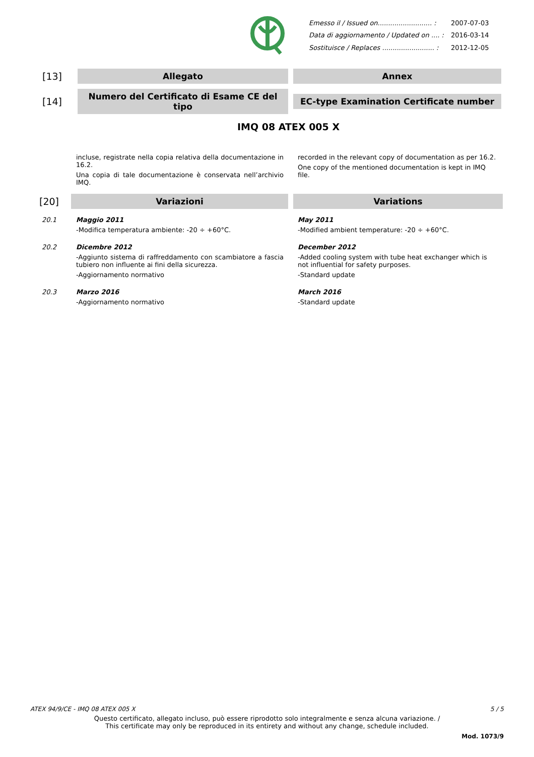| Emesso il / Issued on.......................... : | 2007-07-03 |
| Data di aggiornamento / Updated on .... : | 2016-03-14 |
| Sostituisce / Replaces ......................... : | 2012-12-05 |
[13]
Allegato Annex
[14]
Numero del Certificato di Esame CE del tipo
EC-type Examination Certificate number
IMQ 08 ATEX 005 X
incluse, registrate nella copia relativa della documentazione in 16.2.
Una copia di tale documentazione è conservata nell’archivio IMQ.
recorded in the relevant copy of documentation as per 16.2.
One copy of the mentioned documentation is kept in IMQ file.
[20]
Variazioni Variations
20.1 Maggio 2011
-Modifica temperatura ambiente: -20 ÷ +60°C.
May 2011
-Modified ambient temperature: -20 ÷ +60°C.
20.2 Dicembre 2012
-Aggiunto sistema di raffreddamento con scambiatore a fascia tubiero non influente ai fini della sicurezza.
-Aggiornamento normativo
December 2012
-Added cooling system with tube heat exchanger which is not influential for safety purposes.
-Standard update
20.3 Marzo 2016
-Aggiornamento normativo
March 2016
-Standard update
ATEX 94/9/CE - IMQ 08 ATEX 005 X 5 / 5
Questo certificato, allegato incluso, può essere riprodotto solo integralmente e senza alcuna variazione. /
This certificate may only be reproduced in its entirety and without any change, schedule included.
Mod. 1073/9